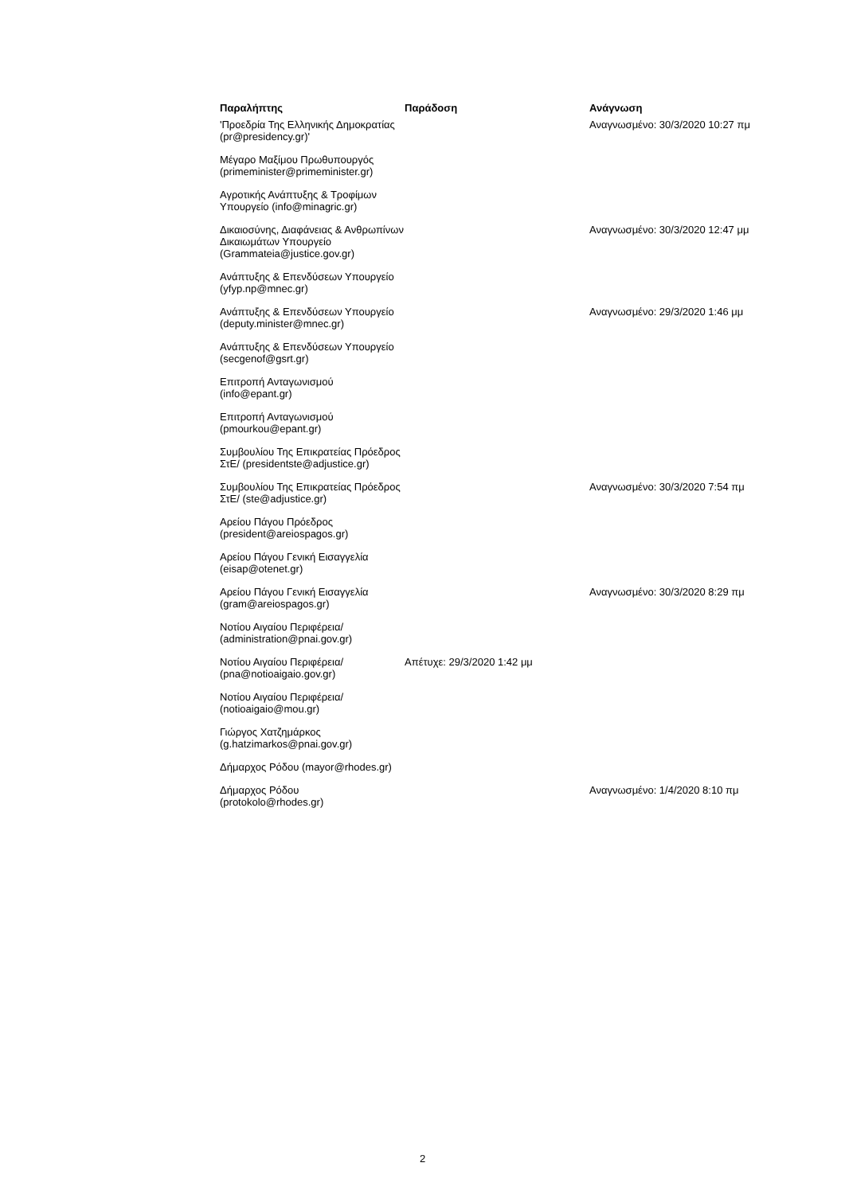| Παραλήπτης | Παράδοση | Ανάγνωση |
| --- | --- | --- |
| 'Προεδρία Της Ελληνικής Δημοκρατίας (pr@presidency.gr)' | | Αναγνωσμένο: 30/3/2020 10:27 πμ |
| Μέγαρο Μαξίμου Πρωθυπουργός (primeminister@primeminister.gr) | | |
| Αγροτικής Ανάπτυξης & Τροφίμων Υπουργείο (info@minagric.gr) | | |
| Δικαιοσύνης, Διαφάνειας & Ανθρωπίνων Δικαιωμάτων Υπουργείο (Grammateia@justice.gov.gr) | | Αναγνωσμένο: 30/3/2020 12:47 μμ |
| Ανάπτυξης & Επενδύσεων Υπουργείο (yfyp.np@mnec.gr) | | |
| Ανάπτυξης & Επενδύσεων Υπουργείο (deputy.minister@mnec.gr) | | Αναγνωσμένο: 29/3/2020 1:46 μμ |
| Ανάπτυξης & Επενδύσεων Υπουργείο (secgenof@gsrt.gr) | | |
| Επιτροπή Ανταγωνισμού (info@epant.gr) | | |
| Επιτροπή Ανταγωνισμού (pmourkou@epant.gr) | | |
| Συμβουλίου Της Επικρατείας Πρόεδρος ΣτΕ/ (presidentste@adjustice.gr) | | |
| Συμβουλίου Της Επικρατείας Πρόεδρος ΣτΕ/ (ste@adjustice.gr) | | Αναγνωσμένο: 30/3/2020 7:54 πμ |
| Αρείου Πάγου Πρόεδρος (president@areiospagos.gr) | | |
| Αρείου Πάγου Γενική Εισαγγελία (eisap@otenet.gr) | | |
| Αρείου Πάγου Γενική Εισαγγελία (gram@areiospagos.gr) | | Αναγνωσμένο: 30/3/2020 8:29 πμ |
| Νοτίου Αιγαίου Περιφέρεια/ (administration@pnai.gov.gr) | | |
| Νοτίου Αιγαίου Περιφέρεια/ (pna@notioaigaio.gov.gr) | Απέτυχε: 29/3/2020 1:42 μμ | |
| Νοτίου Αιγαίου Περιφέρεια/ (notioaigaio@mou.gr) | | |
| Γιώργος Χατζημάρκος (g.hatzimarkos@pnai.gov.gr) | | |
| Δήμαρχος Ρόδου (mayor@rhodes.gr) | | |
| Δήμαρχος Ρόδου (protokolo@rhodes.gr) | | Αναγνωσμένο: 1/4/2020 8:10 πμ |
2